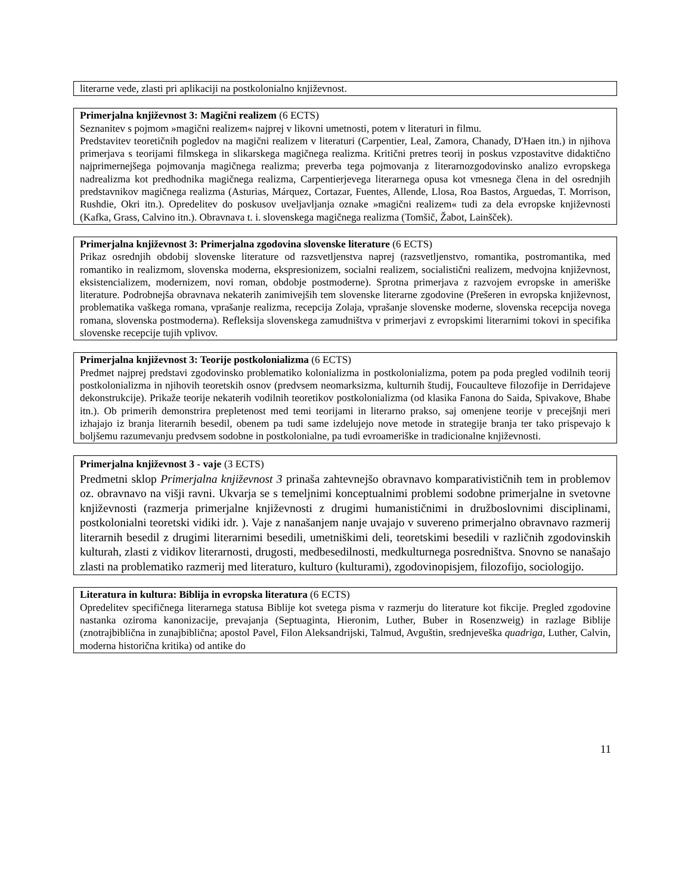literarne vede, zlasti pri aplikaciji na postkolonialno književnost.
Primerjalna književnost 3: Magični realizem (6 ECTS)
Seznanitev s pojmom »magični realizem« najprej v likovni umetnosti, potem v literaturi in filmu.
Predstavitev teoretičnih pogledov na magični realizem v literaturi (Carpentier, Leal, Zamora, Chanady, D'Haen itn.) in njihova primerjava s teorijami filmskega in slikarskega magičnega realizma. Kritični pretres teorij in poskus vzpostavitve didaktično najprimernejšega pojmovanja magičnega realizma; preverba tega pojmovanja z literarnozgodovinsko analizo evropskega nadrealizma kot predhodnika magičnega realizma, Carpentierjevega literarnega opusa kot vmesnega člena in del osrednjih predstavnikov magičnega realizma (Asturias, Márquez, Cortazar, Fuentes, Allende, Llosa, Roa Bastos, Arguedas, T. Morrison, Rushdie, Okri itn.). Opredelitev do poskusov uveljavljanja oznake »magični realizem« tudi za dela evropske književnosti (Kafka, Grass, Calvino itn.). Obravnava t. i. slovenskega magičnega realizma (Tomšič, Žabot, Lainšček).
Primerjalna književnost 3: Primerjalna zgodovina slovenske literature (6 ECTS)
Prikaz osrednjih obdobij slovenske literature od razsvetljenstva naprej (razsvetljenstvo, romantika, postromantika, med romantiko in realizmom, slovenska moderna, ekspresionizem, socialni realizem, socialistični realizem, medvojna književnost, eksistencializem, modernizem, novi roman, obdobje postmoderne). Sprotna primerjava z razvojem evropske in ameriške literature. Podrobnejša obravnava nekaterih zanimivejših tem slovenske literarne zgodovine (Prešeren in evropska književnost, problematika vaškega romana, vprašanje realizma, recepcija Zolaja, vprašanje slovenske moderne, slovenska recepcija novega romana, slovenska postmoderna). Refleksija slovenskega zamudništva v primerjavi z evropskimi literarnimi tokovi in specifika slovenske recepcije tujih vplivov.
Primerjalna književnost 3: Teorije postkolonializma (6 ECTS)
Predmet najprej predstavi zgodovinsko problematiko kolonializma in postkolonializma, potem pa poda pregled vodilnih teorij postkolonializma in njihovih teoretskih osnov (predvsem neomarksizma, kulturnih študij, Foucaultеve filozofije in Derridajeve dekonstrukcije). Prikaže teorije nekaterih vodilnih teoretikov postkolonializma (od klasika Fanona do Saida, Spivakove, Bhabe itn.). Ob primerih demonstrira prepletenost med temi teorijami in literarno prakso, saj omenjene teorije v precejšnji meri izhajajo iz branja literarnih besedil, obenem pa tudi same izdelujejo nove metode in strategije branja ter tako prispevajo k boljšemu razumevanju predvsem sodobne in postkolonialne, pa tudi evroameriške in tradicionalne književnosti.
Primerjalna književnost 3 - vaje (3 ECTS)
Predmetni sklop Primerjalna književnost 3 prinaša zahtevnejšo obravnavo komparativističnih tem in problemov oz. obravnavo na višji ravni. Ukvarja se s temeljnimi konceptualnimi problemi sodobne primerjalne in svetovne književnosti (razmerja primerjalne književnosti z drugimi humanističnimi in družboslovnimi disciplinami, postkolonialni teoretski vidiki idr. ). Vaje z nanašanjem nanje uvajajo v suvereno primerjalno obravnavo razmerij literarnih besedil z drugimi literarnimi besedili, umetniškimi deli, teoretskimi besedili v različnih zgodovinskih kulturah, zlasti z vidikov literarnosti, drugosti, medbesedilnosti, medkulturnega posredništva. Snovno se nanašajo zlasti na problematiko razmerij med literaturo, kulturo (kulturami), zgodovinopisjem, filozofijo, sociologijo.
Literatura in kultura: Biblija in evropska literatura (6 ECTS)
Opredelitev specifičnega literarnega statusa Biblije kot svetega pisma v razmerju do literature kot fikcije. Pregled zgodovine nastanka oziroma kanonizacije, prevajanja (Septuaginta, Hieronim, Luther, Buber in Rosenzweig) in razlage Biblije (znotrajbiblična in zunajbiblična; apostol Pavel, Filon Aleksandrijski, Talmud, Avguštin, srednjeveška quadriga, Luther, Calvin, moderna historična kritika) od antike do
11